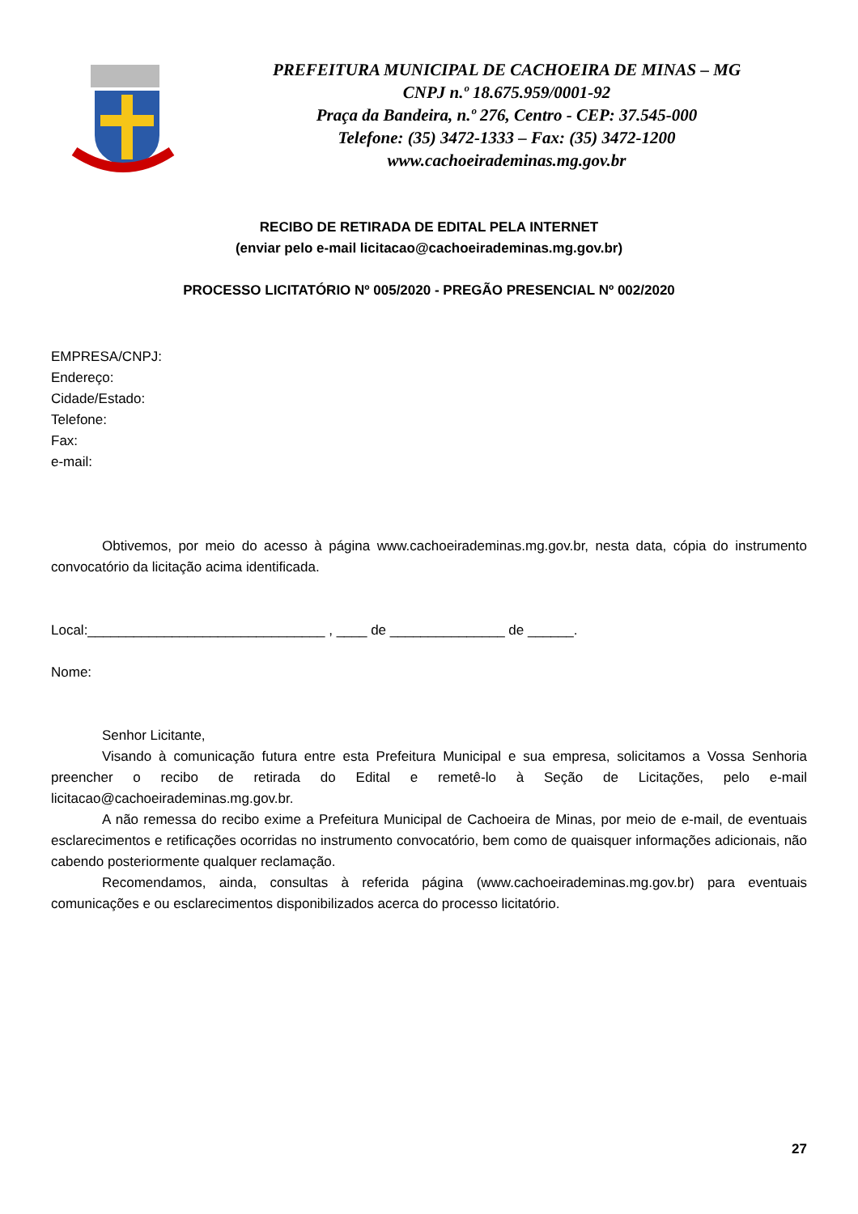PREFEITURA MUNICIPAL DE CACHOEIRA DE MINAS – MG
CNPJ n.º 18.675.959/0001-92
Praça da Bandeira, n.º 276, Centro - CEP: 37.545-000
Telefone: (35) 3472-1333 – Fax: (35) 3472-1200
www.cachoeirademinas.mg.gov.br
RECIBO DE RETIRADA DE EDITAL PELA INTERNET
(enviar pelo e-mail licitacao@cachoeirademinas.mg.gov.br)
PROCESSO LICITATÓRIO Nº 005/2020 - PREGÃO PRESENCIAL Nº 002/2020
EMPRESA/CNPJ:
Endereço:
Cidade/Estado:
Telefone:
Fax:
e-mail:
Obtivemos, por meio do acesso à página www.cachoeirademinas.mg.gov.br, nesta data, cópia do instrumento convocatório da licitação acima identificada.
Local:_______________________________ , ____ de _______________ de ______.
Nome:
Senhor Licitante,
Visando à comunicação futura entre esta Prefeitura Municipal e sua empresa, solicitamos a Vossa Senhoria preencher o recibo de retirada do Edital e remetê-lo à Seção de Licitações, pelo e-mail licitacao@cachoeirademinas.mg.gov.br.
A não remessa do recibo exime a Prefeitura Municipal de Cachoeira de Minas, por meio de e-mail, de eventuais esclarecimentos e retificações ocorridas no instrumento convocatório, bem como de quaisquer informações adicionais, não cabendo posteriormente qualquer reclamação.
Recomendamos, ainda, consultas à referida página (www.cachoeirademinas.mg.gov.br) para eventuais comunicações e ou esclarecimentos disponibilizados acerca do processo licitatório.
27